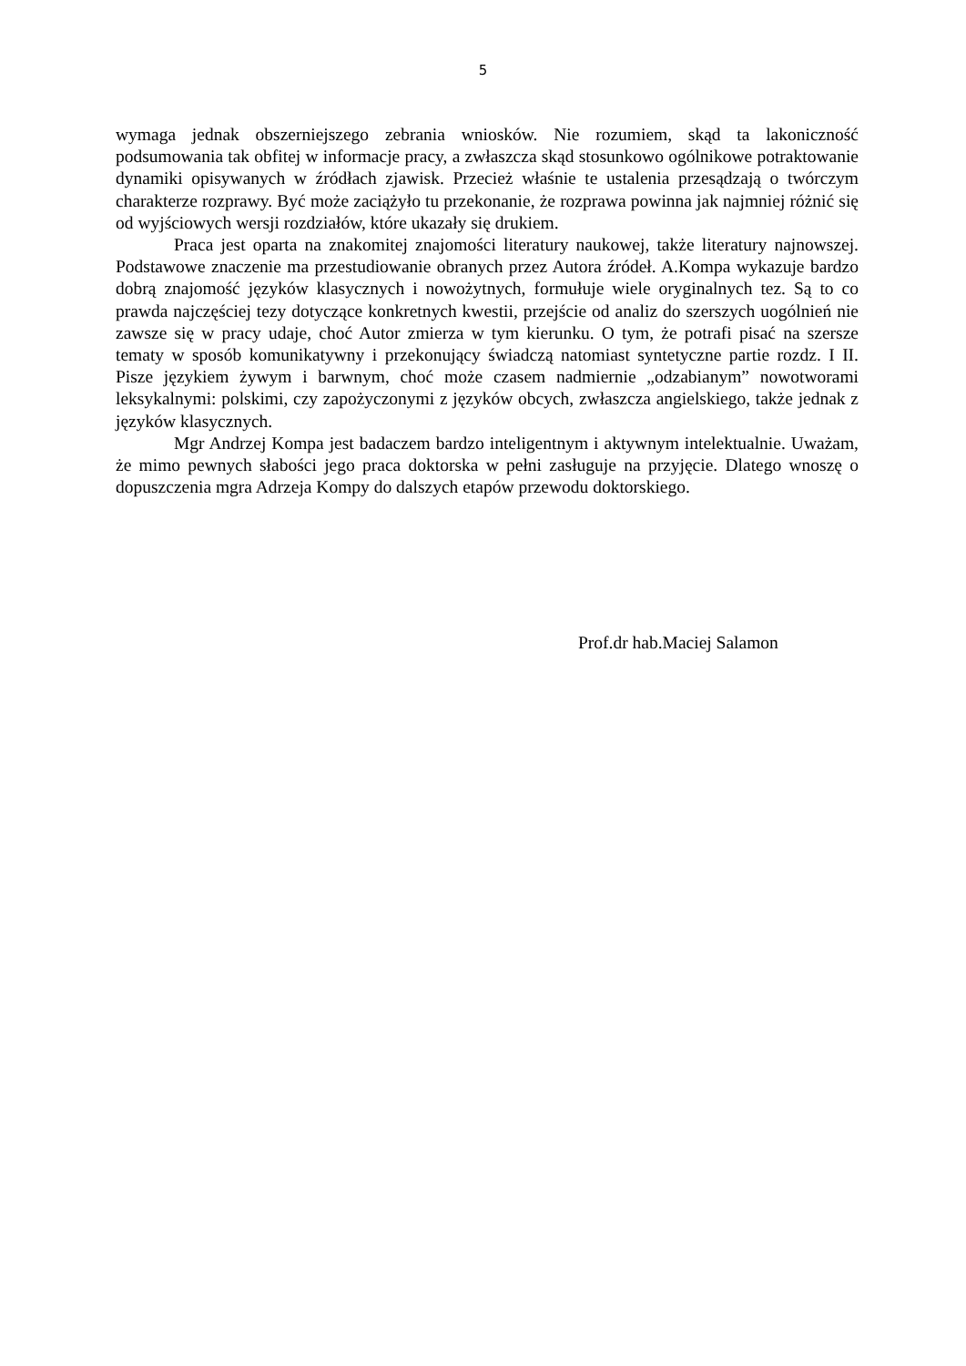5
wymaga jednak obszerniejszego zebrania wniosków. Nie rozumiem, skąd ta lakoniczność podsumowania tak obfitej w informacje pracy, a zwłaszcza skąd stosunkowo ogólnikowe potraktowanie dynamiki opisywanych w źródłach zjawisk. Przecież właśnie te ustalenia przesądzają o twórczym charakterze rozprawy. Być może zaciążyło tu przekonanie, że rozprawa powinna jak najmniej różnić się od wyjściowych wersji rozdziałów, które ukazały się drukiem.
Praca jest oparta na znakomitej znajomości literatury naukowej, także literatury najnowszej. Podstawowe znaczenie ma przestudiowanie obranych przez Autora źródeł. A.Kompa wykazuje bardzo dobrą znajomość języków klasycznych i nowożytnych, formułuje wiele oryginalnych tez. Są to co prawda najczęściej tezy dotyczące konkretnych kwestii, przejście od analiz do szerszych uogólnień nie zawsze się w pracy udaje, choć Autor zmierza w tym kierunku. O tym, że potrafi pisać na szersze tematy w sposób komunikatywny i przekonujący świadczą natomiast syntetyczne partie rozdz. I II. Pisze językiem żywym i barwnym, choć może czasem nadmiernie „odzabianym” nowotworami leksykalnymi: polskimi, czy zapożyczonymi z języków obcych, zwłaszcza angielskiego, także jednak z języków klasycznych.
Mgr Andrzej Kompa jest badaczem bardzo inteligentnym i aktywnym intelektualnie. Uważam, że mimo pewnych słabości jego praca doktorska w pełni zasługuje na przyjęcie. Dlatego wnoszę o dopuszczenia mgra Adrzeja Kompy do dalszych etapów przewodu doktorskiego.
Prof.dr hab.Maciej Salamon